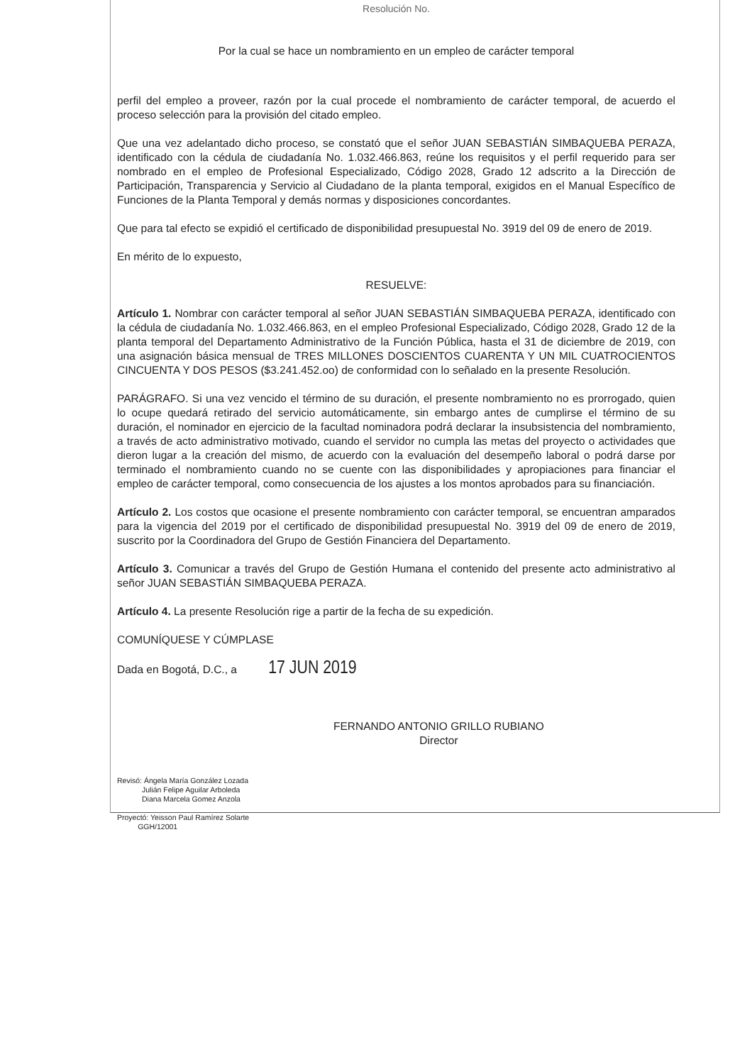Resolución No.
Por la cual se hace un nombramiento en un empleo de carácter temporal
perfil del empleo a proveer, razón por la cual procede el nombramiento de carácter temporal, de acuerdo el proceso selección para la provisión del citado empleo.
Que una vez adelantado dicho proceso, se constató que el señor JUAN SEBASTIÁN SIMBAQUEBA PERAZA, identificado con la cédula de ciudadanía No. 1.032.466.863, reúne los requisitos y el perfil requerido para ser nombrado en el empleo de Profesional Especializado, Código 2028, Grado 12 adscrito a la Dirección de Participación, Transparencia y Servicio al Ciudadano de la planta temporal, exigidos en el Manual Específico de Funciones de la Planta Temporal y demás normas y disposiciones concordantes.
Que para tal efecto se expidió el certificado de disponibilidad presupuestal No. 3919 del 09 de enero de 2019.
En mérito de lo expuesto,
RESUELVE:
Artículo 1. Nombrar con carácter temporal al señor JUAN SEBASTIÁN SIMBAQUEBA PERAZA, identificado con la cédula de ciudadanía No. 1.032.466.863, en el empleo Profesional Especializado, Código 2028, Grado 12 de la planta temporal del Departamento Administrativo de la Función Pública, hasta el 31 de diciembre de 2019, con una asignación básica mensual de TRES MILLONES DOSCIENTOS CUARENTA Y UN MIL CUATROCIENTOS CINCUENTA Y DOS PESOS ($3.241.452.oo) de conformidad con lo señalado en la presente Resolución.
PARÁGRAFO. Si una vez vencido el término de su duración, el presente nombramiento no es prorrogado, quien lo ocupe quedará retirado del servicio automáticamente, sin embargo antes de cumplirse el término de su duración, el nominador en ejercicio de la facultad nominadora podrá declarar la insubsistencia del nombramiento, a través de acto administrativo motivado, cuando el servidor no cumpla las metas del proyecto o actividades que dieron lugar a la creación del mismo, de acuerdo con la evaluación del desempeño laboral o podrá darse por terminado el nombramiento cuando no se cuente con las disponibilidades y apropiaciones para financiar el empleo de carácter temporal, como consecuencia de los ajustes a los montos aprobados para su financiación.
Artículo 2. Los costos que ocasione el presente nombramiento con carácter temporal, se encuentran amparados para la vigencia del 2019 por el certificado de disponibilidad presupuestal No. 3919 del 09 de enero de 2019, suscrito por la Coordinadora del Grupo de Gestión Financiera del Departamento.
Artículo 3. Comunicar a través del Grupo de Gestión Humana el contenido del presente acto administrativo al señor JUAN SEBASTIÁN SIMBAQUEBA PERAZA.
Artículo 4. La presente Resolución rige a partir de la fecha de su expedición.
COMUNÍQUESE Y CÚMPLASE
Dada en Bogotá, D.C., a 17 JUN 2019
FERNANDO ANTONIO GRILLO RUBIANO
Director
Revisó: Ángela María González Lozada
Julián Felipe Aguilar Arboleda
Diana Marcela Gomez Anzola
Proyectó: Yeisson Paul Ramírez Solarte
GGH/12001